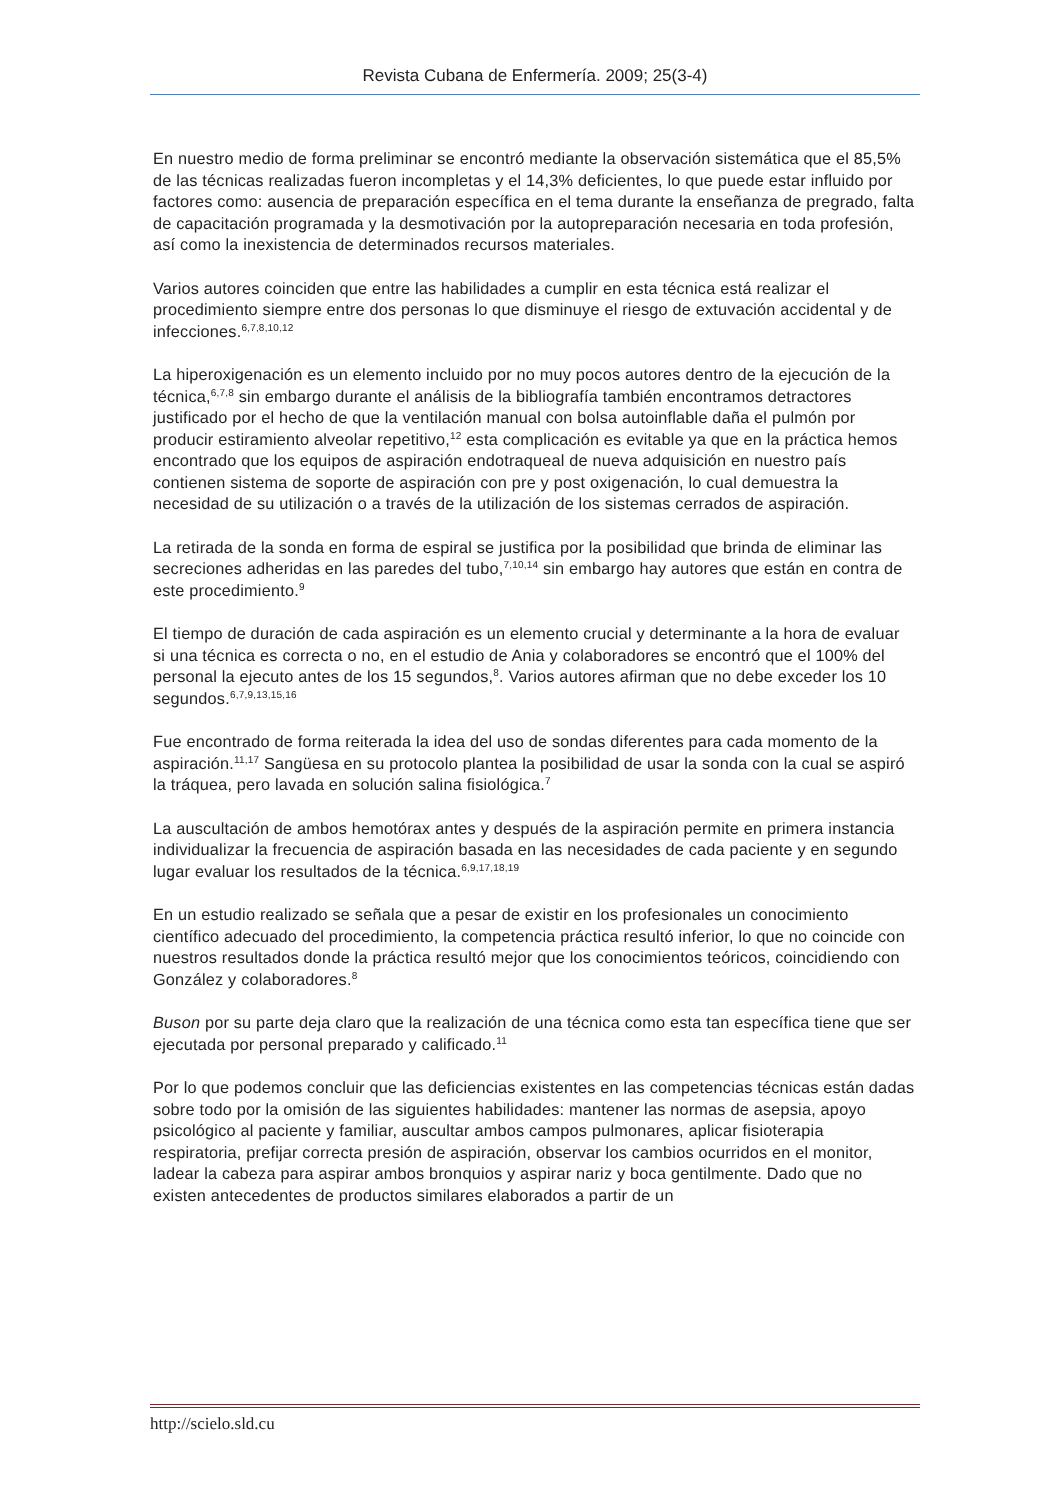Revista Cubana de Enfermería. 2009; 25(3-4)
En nuestro medio de forma preliminar se encontró mediante la observación sistemática que el 85,5% de las técnicas realizadas fueron incompletas y el 14,3% deficientes, lo que puede estar influido por factores como: ausencia de preparación específica en el tema durante la enseñanza de pregrado, falta de capacitación programada y la desmotivación por la autopreparación necesaria en toda profesión, así como la inexistencia de determinados recursos materiales.
Varios autores coinciden que entre las habilidades a cumplir en esta técnica está realizar el procedimiento siempre entre dos personas lo que disminuye el riesgo de extuvación accidental y de infecciones.<sup>6,7,8,10,12</sup>
La hiperoxigenación es un elemento incluido por no muy pocos autores dentro de la ejecución de la técnica,<sup>6,7,8</sup> sin embargo durante el análisis de la bibliografía también encontramos detractores justificado por el hecho de que la ventilación manual con bolsa autoinflable daña el pulmón por producir estiramiento alveolar repetitivo,<sup>12</sup> esta complicación es evitable ya que en la práctica hemos encontrado que los equipos de aspiración endotraqueal de nueva adquisición en nuestro país contienen sistema de soporte de aspiración con pre y post oxigenación, lo cual demuestra la necesidad de su utilización o a través de la utilización de los sistemas cerrados de aspiración.
La retirada de la sonda en forma de espiral se justifica por la posibilidad que brinda de eliminar las secreciones adheridas en las paredes del tubo,<sup>7,10,14</sup> sin embargo hay autores que están en contra de este procedimiento.<sup>9</sup>
El tiempo de duración de cada aspiración es un elemento crucial y determinante a la hora de evaluar si una técnica es correcta o no, en el estudio de Ania y colaboradores se encontró que el 100% del personal la ejecuto antes de los 15 segundos,<sup>8</sup>. Varios autores afirman que no debe exceder los 10 segundos.<sup>6,7,9,13,15,16</sup>
Fue encontrado de forma reiterada la idea del uso de sondas diferentes para cada momento de la aspiración.<sup>11,17</sup> Sangüesa en su protocolo plantea la posibilidad de usar la sonda con la cual se aspiró la tráquea, pero lavada en solución salina fisiológica.<sup>7</sup>
La auscultación de ambos hemotórax antes y después de la aspiración permite en primera instancia individualizar la frecuencia de aspiración basada en las necesidades de cada paciente y en segundo lugar evaluar los resultados de la técnica.<sup>6,9,17,18,19</sup>
En un estudio realizado se señala que a pesar de existir en los profesionales un conocimiento científico adecuado del procedimiento, la competencia práctica resultó inferior, lo que no coincide con nuestros resultados donde la práctica resultó mejor que los conocimientos teóricos, coincidiendo con González y colaboradores.<sup>8</sup>
Buson por su parte deja claro que la realización de una técnica como esta tan específica tiene que ser ejecutada por personal preparado y calificado.<sup>11</sup>
Por lo que podemos concluir que las deficiencias existentes en las competencias técnicas están dadas sobre todo por la omisión de las siguientes habilidades: mantener las normas de asepsia, apoyo psicológico al paciente y familiar, auscultar ambos campos pulmonares, aplicar fisioterapia respiratoria, prefijar correcta presión de aspiración, observar los cambios ocurridos en el monitor, ladear la cabeza para aspirar ambos bronquios y aspirar nariz y boca gentilmente. Dado que no existen antecedentes de productos similares elaborados a partir de un
http://scielo.sld.cu